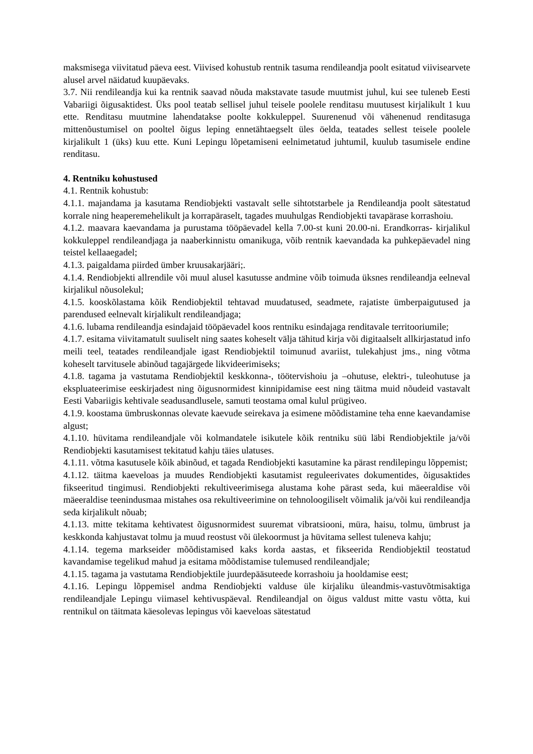maksmisega viivitatud päeva eest. Viivised kohustub rentnik tasuma rendileandja poolt esitatud viivisearvete alusel arvel näidatud kuupäevaks.
3.7. Nii rendileandja kui ka rentnik saavad nõuda makstavate tasude muutmist juhul, kui see tuleneb Eesti Vabariigi õigusaktidest. Üks pool teatab sellisel juhul teisele poolele renditasu muutusest kirjalikult 1 kuu ette. Renditasu muutmine lahendatakse poolte kokkuleppel. Suurenenud või vähenenud renditasuga mittenõustumisel on pooltel õigus leping ennetähtaegselt üles öelda, teatades sellest teisele poolele kirjalikult 1 (üks) kuu ette. Kuni Lepingu lõpetamiseni eelnimetatud juhtumil, kuulub tasumisele endine renditasu.
4. Rentniku kohustused
4.1. Rentnik kohustub:
4.1.1. majandama ja kasutama Rendiobjekti vastavalt selle sihtotstarbele ja Rendileandja poolt sätestatud korrale ning heaperemehelikult ja korrapäraselt, tagades muuhulgas Rendiobjekti tavapärase korrashoiu.
4.1.2. maavara kaevandama ja purustama tööpäevadel kella 7.00-st kuni 20.00-ni. Erandkorras- kirjalikul kokkuleppel rendileandjaga ja naaberkinnistu omanikuga, võib rentnik kaevandada ka puhkepäevadel ning teistel kellaaegadel;
4.1.3. paigaldama piirded ümber kruusakarjääri;.
4.1.4. Rendiobjekti allrendile või muul alusel kasutusse andmine võib toimuda üksnes rendileandja eelneval kirjalikul nõusolekul;
4.1.5. kooskõlastama kõik Rendiobjektil tehtavad muudatused, seadmete, rajatiste ümberpaigutused ja parendused eelnevalt kirjalikult rendileandjaga;
4.1.6. lubama rendileandja esindajaid tööpäevadel koos rentniku esindajaga renditavale territooriumile;
4.1.7. esitama viivitamatult suuliselt ning saates koheselt välja tähitud kirja või digitaalselt allkirjastatud info meili teel, teatades rendileandjale igast Rendiobjektil toimunud avariist, tulekahjust jms., ning võtma koheselt tarvitusele abinõud tagajärgede likvideerimiseks;
4.1.8. tagama ja vastutama Rendiobjektil keskkonna-, töötervishoiu ja –ohutuse, elektri-, tuleohutuse ja ekspluateerimise eeskirjadest ning õigusnormidest kinnipidamise eest ning täitma muid nõudeid vastavalt Eesti Vabariigis kehtivale seadusandlusele, samuti teostama omal kulul prügiveo.
4.1.9. koostama ümbruskonnas olevate kaevude seirekava ja esimene mõõdistamine teha enne kaevandamise algust;
4.1.10. hüvitama rendileandjale või kolmandatele isikutele kõik rentniku süü läbi Rendiobjektile ja/või Rendiobjekti kasutamisest tekitatud kahju täies ulatuses.
4.1.11. võtma kasutusele kõik abinõud, et tagada Rendiobjekti kasutamine ka pärast rendilepingu lõppemist;
4.1.12. täitma kaeveloas ja muudes Rendiobjekti kasutamist reguleerivates dokumentides, õigusaktides fikseeritud tingimusi. Rendiobjekti rekultiveerimisega alustama kohe pärast seda, kui mäeeraldise või mäeeraldise teenindusmaa mistahes osa rekultiveerimine on tehnoloogiliselt võimalik ja/või kui rendileandja seda kirjalikult nõuab;
4.1.13. mitte tekitama kehtivatest õigusnormidest suuremat vibratsiooni, müra, haisu, tolmu, ümbrust ja keskkonda kahjustavat tolmu ja muud reostust või ülekoormust ja hüvitama sellest tuleneva kahju;
4.1.14. tegema markseider mõõdistamised kaks korda aastas, et fikseerida Rendiobjektil teostatud kavandamise tegelikud mahud ja esitama mõõdistamise tulemused rendileandjale;
4.1.15. tagama ja vastutama Rendiobjektile juurdepääsuteede korrashoiu ja hooldamise eest;
4.1.16. Lepingu lõppemisel andma Rendiobjekti valduse üle kirjaliku üleandmis-vastuvõtmisaktiga rendileandjale Lepingu viimasel kehtivuspäeval. Rendileandjal on õigus valdust mitte vastu võtta, kui rentnikul on täitmata käesolevas lepingus või kaeveloas sätestatud